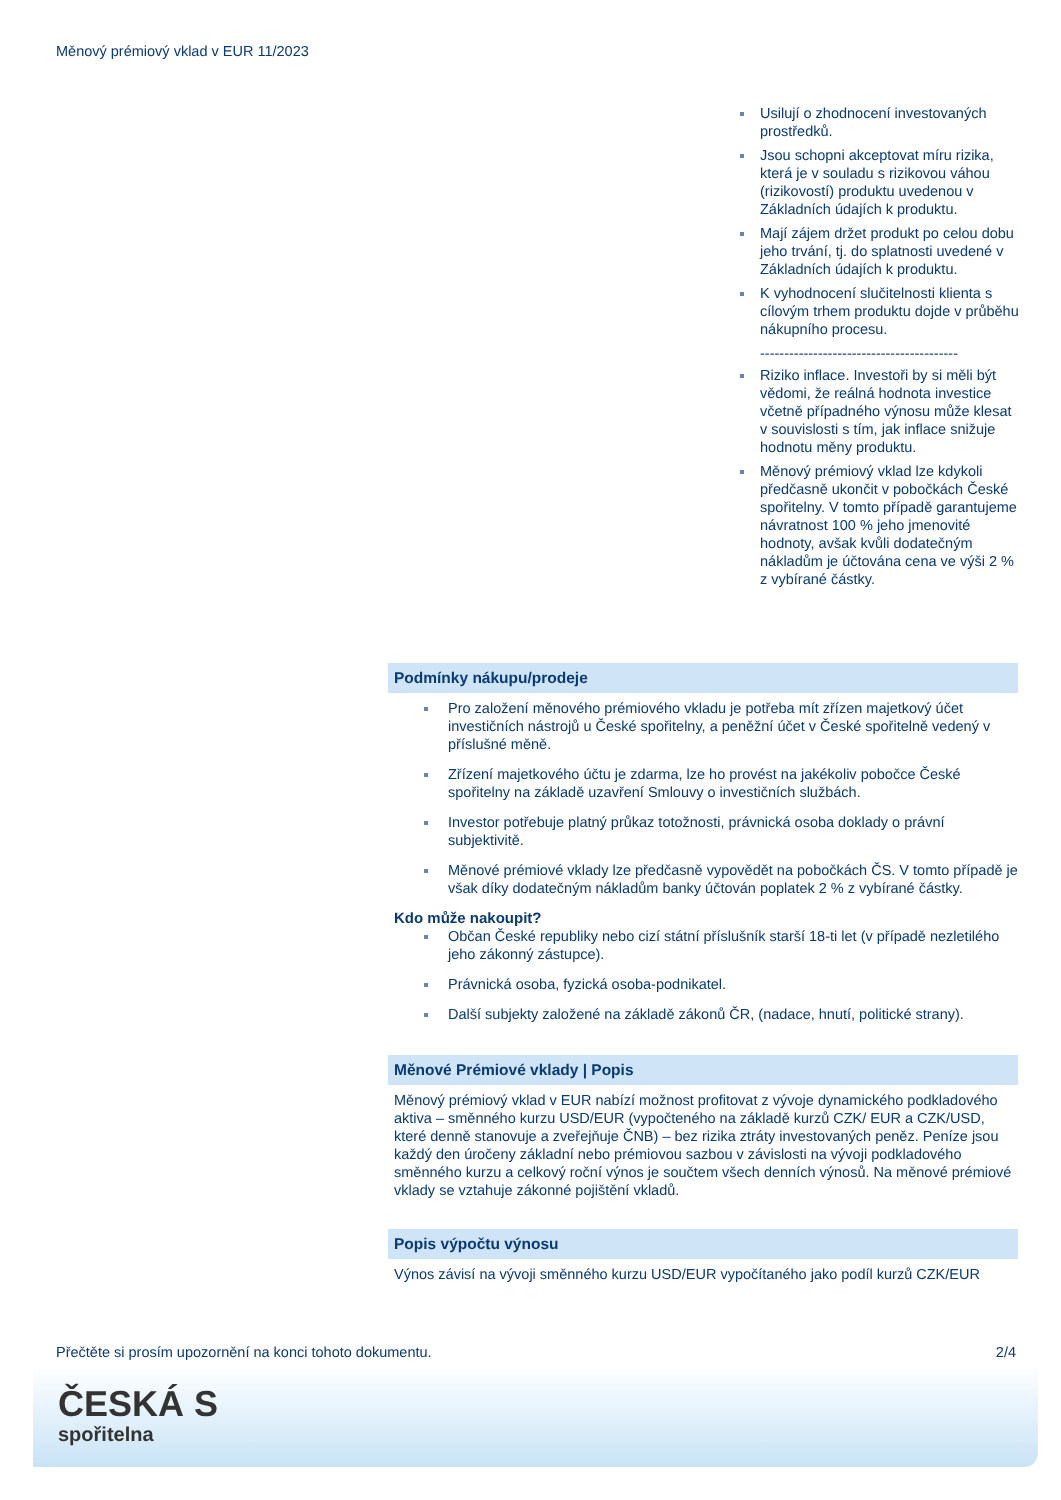Měnový prémiový vklad v EUR 11/2023
Usilují o zhodnocení investovaných prostředků.
Jsou schopni akceptovat míru rizika, která je v souladu s rizikovou váhou (rizikovostí) produktu uvedenou v Základních údajích k produktu.
Mají zájem držet produkt po celou dobu jeho trvání, tj. do splatnosti uvedené v Základních údajích k produktu.
K vyhodnocení slučitelnosti klienta s cílovým trhem produktu dojde v průběhu nákupního procesu.
-----------------------------------------
Riziko inflace. Investoři by si měli být vědomi, že reálná hodnota investice včetně případného výnosu může klesat v souvislosti s tím, jak inflace snižuje hodnotu měny produktu.
Měnový prémiový vklad lze kdykoli předčasně ukončit v pobočkách České spořitelny. V tomto případě garantujeme návratnost 100 % jeho jmenovité hodnoty, avšak kvůli dodatečným nákladům je účtována cena ve výši 2 % z vybírané částky.
Podmínky nákupu/prodeje
Pro založení měnového prémiového vkladu je potřeba mít zřízen majetkový účet investičních nástrojů u České spořitelny, a peněžní účet v České spořitelně vedený v příslušné měně.
Zřízení majetkového účtu je zdarma, lze ho provést na jakékoliv pobočce České spořitelny na základě uzavření Smlouvy o investičních službách.
Investor potřebuje platný průkaz totožnosti, právnická osoba doklady o právní subjektivitě.
Měnové prémiové vklady lze předčasně vypovědět na pobočkách ČS. V tomto případě je však díky dodatečným nákladům banky účtován poplatek 2 % z vybírané částky.
Kdo může nakoupit?
Občan České republiky nebo cizí státní příslušník starší 18-ti let (v případě nezletilého jeho zákonný zástupce).
Právnická osoba, fyzická osoba-podnikatel.
Další subjekty založené na základě zákonů ČR, (nadace, hnutí, politické strany).
Měnové Prémiové vklady | Popis
Měnový prémiový vklad v EUR nabízí možnost profitovat z vývoje dynamického podkladového aktiva – směnného kurzu USD/EUR (vypočteného na základě kurzů CZK/ EUR a CZK/USD, které denně stanovuje a zveřejňuje ČNB) – bez rizika ztráty investovaných peněz. Peníze jsou každý den úročeny základní nebo prémiovou sazbou v závislosti na vývoji podkladového směnného kurzu a celkový roční výnos je součtem všech denních výnosů. Na měnové prémiové vklady se vztahuje zákonné pojištění vkladů.
Popis výpočtu výnosu
Výnos závisí na vývoji směnného kurzu USD/EUR vypočítaného jako podíl kurzů CZK/EUR
Přečtěte si prosím upozornění na konci tohoto dokumentu. 2/4
ČESKÁ S
spořitelna